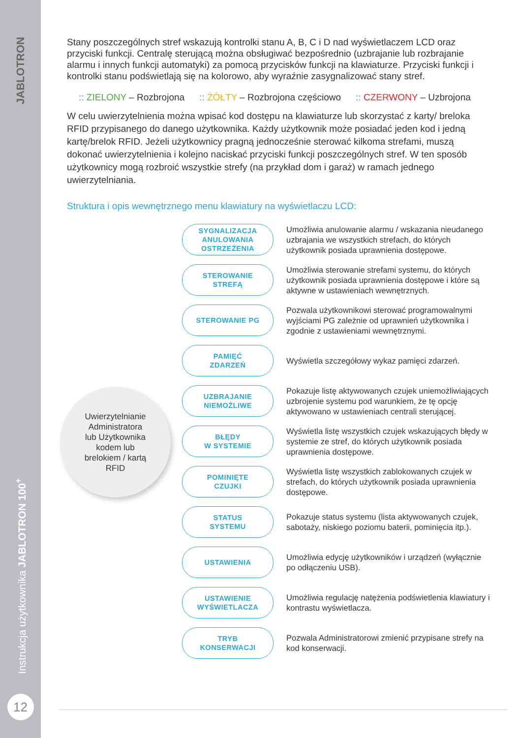JABLOTRON
Instrukcja użytkownika JABLOTRON 100<sup>+</sup>
12
Stany poszczególnych stref wskazują kontrolki stanu A, B, C i D nad wyświetlaczem LCD oraz przyciski funkcji. Centralę sterującą można obsługiwać bezpośrednio (uzbrajanie lub rozbrajanie alarmu i innych funkcji automatyki) za pomocą przycisków funkcji na klawiaturze. Przyciski funkcji i kontrolki stanu podświetlają się na kolorowo, aby wyraźnie zasygnalizować stany stref.
:: ZIELONY – Rozbrojona:: ŻÓŁTY – Rozbrojona częściowo:: CZERWONY – Uzbrojona
W celu uwierzytelnienia można wpisać kod dostępu na klawiaturze lub skorzystać z karty/ breloka RFID przypisanego do danego użytkownika. Każdy użytkownik może posiadać jeden kod i jedną kartę/brelok RFID. Jeżeli użytkownicy pragną jednocześnie sterować kilkoma strefami, muszą dokonać uwierzytelnienia i kolejno naciskać przyciski funkcji poszczególnych stref. W ten sposób użytkownicy mogą rozbroić wszystkie strefy (na przykład dom i garaż) w ramach jednego uwierzytelniania.
Struktura i opis wewnętrznego menu klawiatury na wyświetlaczu LCD:
Uwierzytelnianie
Administratora
lub Użytkownika
kodem lub
brelokiem / kartą
RFID
SYGNALIZACJA
ANULOWANIA
OSTRZEŻENIA
Umożliwia anulowanie alarmu / wskazania nieudanego uzbrajania we wszystkich strefach, do których użytkownik posiada uprawnienia dostępowe.
STEROWANIE
STREFĄ
Umożliwia sterowanie strefami systemu, do których użytkownik posiada uprawnienia dostępowe i które są aktywne w ustawieniach wewnętrznych.
STEROWANIE PG
Pozwala użytkownikowi sterować programowalnymi wyjściami PG zależnie od uprawnień użytkownika i zgodnie z ustawieniami wewnętrznymi.
PAMIĘĆ
ZDARZEŃ
Wyświetla szczegółowy wykaz pamięci zdarzeń.
UZBRAJANIE
NIEMOŻLIWE
Pokazuje listę aktywowanych czujek uniemożliwiających uzbrojenie systemu pod warunkiem, że tę opcję aktywowano w ustawieniach centrali sterującej.
BŁĘDY
W SYSTEMIE
Wyświetla listę wszystkich czujek wskazujących błędy w systemie ze stref, do których użytkownik posiada uprawnienia dostępowe.
POMINIĘTE
CZUJKI
Wyświetla listę wszystkich zablokowanych czujek w strefach, do których użytkownik posiada uprawnienia dostępowe.
STATUS
SYSTEMU
Pokazuje status systemu (lista aktywowanych czujek, sabotaży, niskiego poziomu baterii, pominięcia itp.).
USTAWIENIA
Umożliwia edycję użytkowników i urządzeń (wyłącznie po odłączeniu USB).
USTAWIENIE
WYŚWIETLACZA
Umożliwia regulację natężenia podświetlenia klawiatury i kontrastu wyświetlacza.
TRYB
KONSERWACJI
Pozwala Administratorowi zmienić przypisane strefy na kod konserwacji.